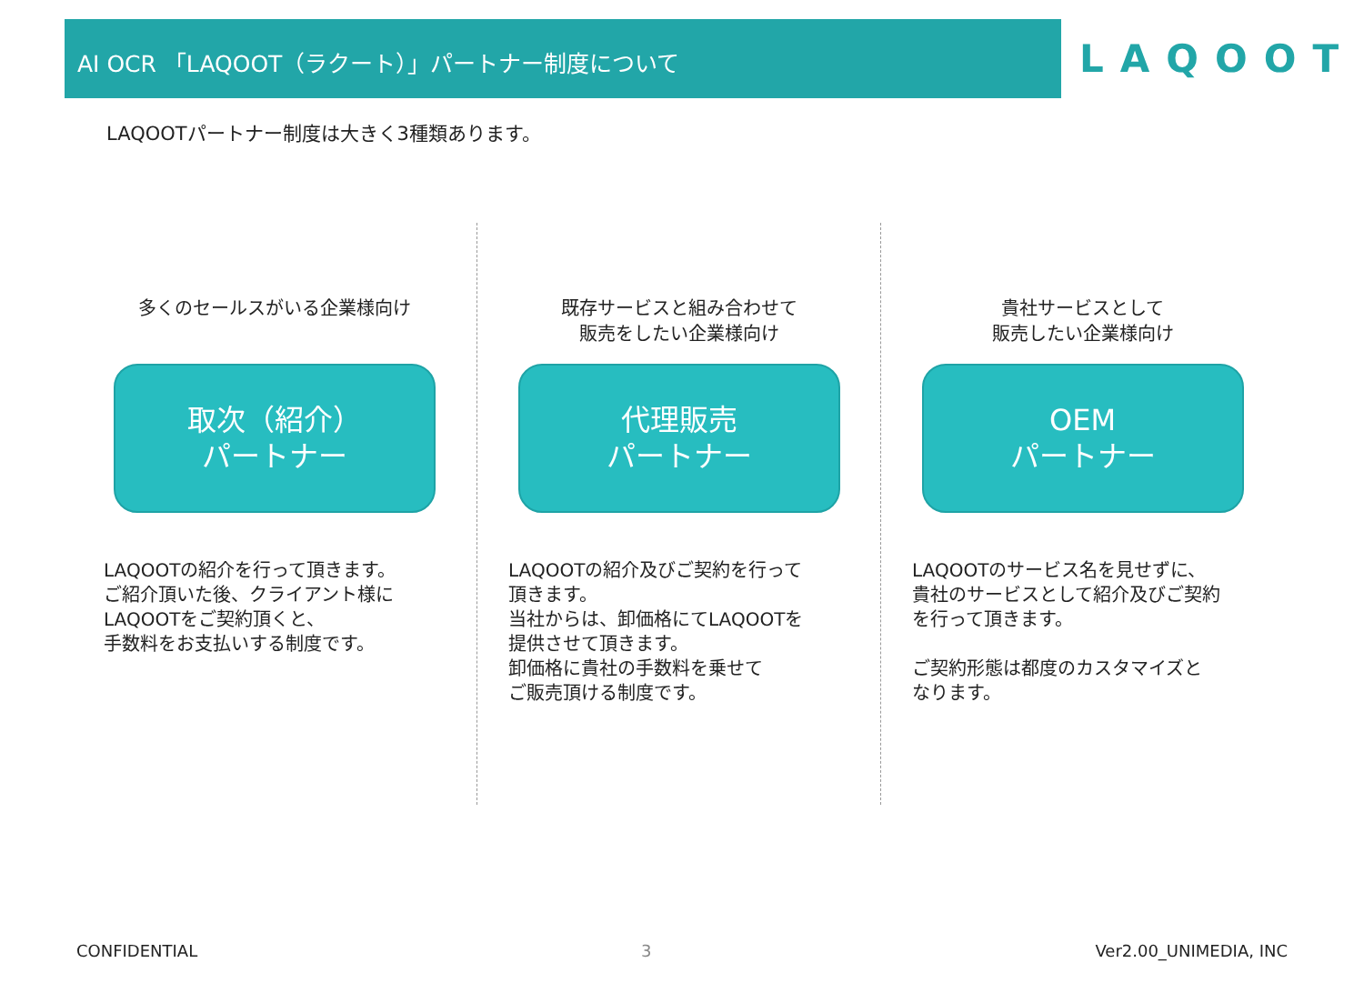AI OCR 「LAQOOT（ラクート）」パートナー制度について
LAQOOT
LAQOOTパートナー制度は大きく3種類あります。
多くのセールスがいる企業様向け
取次（紹介）
パートナー
LAQOOTの紹介を行って頂きます。
ご紹介頂いた後、クライアント様に
LAQOOTをご契約頂くと、
手数料をお支払いする制度です。
既存サービスと組み合わせて
販売をしたい企業様向け
代理販売
パートナー
LAQOOTの紹介及びご契約を行って
頂きます。
当社からは、卸価格にてLAQOOTを
提供させて頂きます。
卸価格に貴社の手数料を乗せて
ご販売頂ける制度です。
貴社サービスとして
販売したい企業様向け
OEM
パートナー
LAQOOTのサービス名を見せずに、
貴社のサービスとして紹介及びご契約
を行って頂きます。
ご契約形態は都度のカスタマイズと
なります。
CONFIDENTIAL 3 Ver2.00_UNIMEDIA, INC